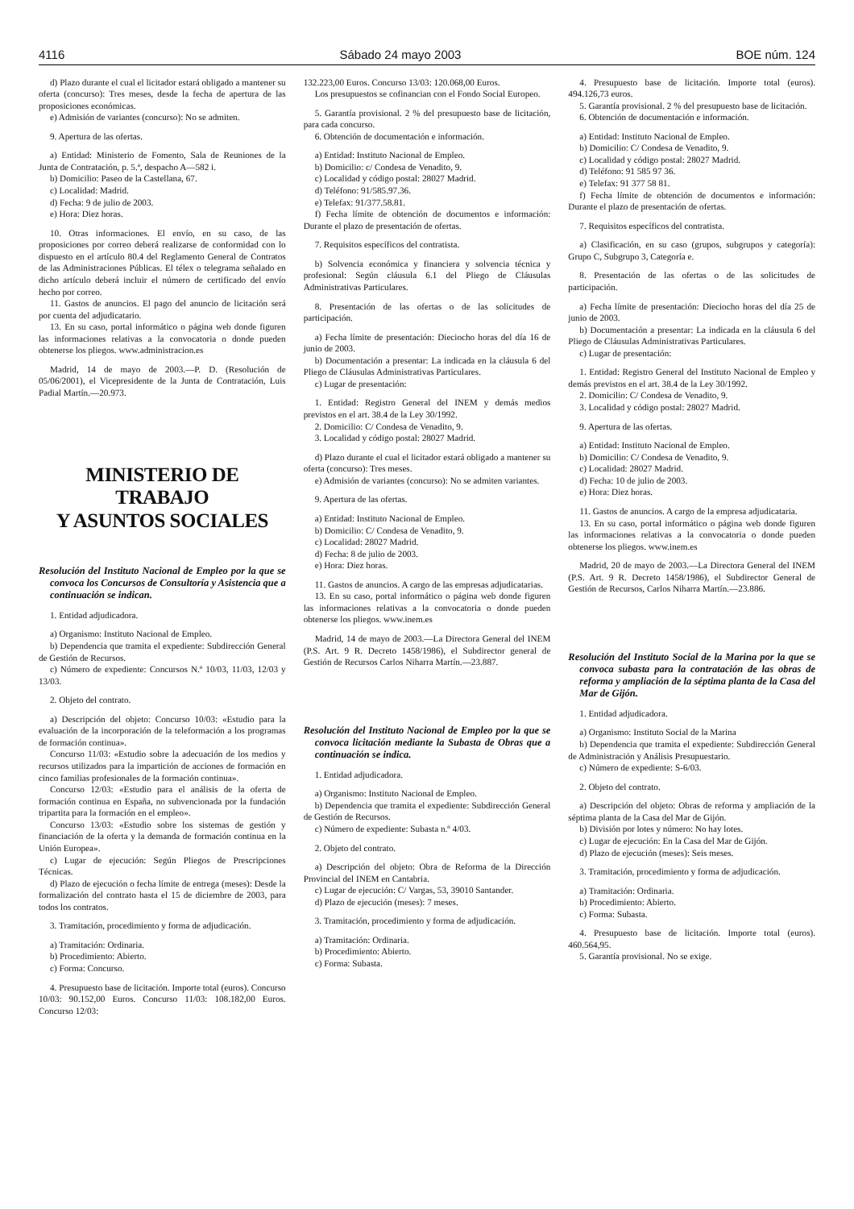4116 Sábado 24 mayo 2003 BOE núm. 124
d) Plazo durante el cual el licitador estará obligado a mantener su oferta (concurso): Tres meses, desde la fecha de apertura de las proposiciones económicas.
e) Admisión de variantes (concurso): No se admiten.
9. Apertura de las ofertas.
a) Entidad: Ministerio de Fomento, Sala de Reuniones de la Junta de Contratación, p. 5.ª, despacho A—582 i.
b) Domicilio: Paseo de la Castellana, 67.
c) Localidad: Madrid.
d) Fecha: 9 de julio de 2003.
e) Hora: Diez horas.
10. Otras informaciones. El envío, en su caso, de las proposiciones por correo deberá realizarse de conformidad con lo dispuesto en el artículo 80.4 del Reglamento General de Contratos de las Administraciones Públicas. El télex o telegrama señalado en dicho artículo deberá incluir el número de certificado del envío hecho por correo.
11. Gastos de anuncios. El pago del anuncio de licitación será por cuenta del adjudicatario.
13. En su caso, portal informático o página web donde figuren las informaciones relativas a la convocatoria o donde pueden obtenerse los pliegos. www.administracion.es
Madrid, 14 de mayo de 2003.—P. D. (Resolución de 05/06/2001), el Vicepresidente de la Junta de Contratación, Luis Padial Martín.—20.973.
MINISTERIO DE TRABAJO
Y ASUNTOS SOCIALES
Resolución del Instituto Nacional de Empleo por la que se convoca los Concursos de Consultoría y Asistencia que a continuación se indican.
1. Entidad adjudicadora.
a) Organismo: Instituto Nacional de Empleo.
b) Dependencia que tramita el expediente: Subdirección General de Gestión de Recursos.
c) Número de expediente: Concursos N.º 10/03, 11/03, 12/03 y 13/03.
2. Objeto del contrato.
a) Descripción del objeto: Concurso 10/03: «Estudio para la evaluación de la incorporación de la teleformación a los programas de formación continua».
Concurso 11/03: «Estudio sobre la adecuación de los medios y recursos utilizados para la impartición de acciones de formación en cinco familias profesionales de la formación continua».
Concurso 12/03: «Estudio para el análisis de la oferta de formación continua en España, no subvencionada por la fundación tripartita para la formación en el empleo».
Concurso 13/03: «Estudio sobre los sistemas de gestión y financiación de la oferta y la demanda de formación continua en la Unión Europea».
c) Lugar de ejecución: Según Pliegos de Prescripciones Técnicas.
d) Plazo de ejecución o fecha límite de entrega (meses): Desde la formalización del contrato hasta el 15 de diciembre de 2003, para todos los contratos.
3. Tramitación, procedimiento y forma de adjudicación.
a) Tramitación: Ordinaria.
b) Procedimiento: Abierto.
c) Forma: Concurso.
4. Presupuesto base de licitación. Importe total (euros). Concurso 10/03: 90.152,00 Euros. Concurso 11/03: 108.182,00 Euros. Concurso 12/03:
132.223,00 Euros. Concurso 13/03: 120.068,00 Euros.
Los presupuestos se cofinancian con el Fondo Social Europeo.
5. Garantía provisional. 2 % del presupuesto base de licitación, para cada concurso.
6. Obtención de documentación e información.
a) Entidad: Instituto Nacional de Empleo.
b) Domicilio: c/ Condesa de Venadito, 9.
c) Localidad y código postal: 28027 Madrid.
d) Teléfono: 91/585.97.36.
e) Telefax: 91/377.58.81.
f) Fecha límite de obtención de documentos e información: Durante el plazo de presentación de ofertas.
7. Requisitos específicos del contratista.
b) Solvencia económica y financiera y solvencia técnica y profesional: Según cláusula 6.1 del Pliego de Cláusulas Administrativas Particulares.
8. Presentación de las ofertas o de las solicitudes de participación.
a) Fecha límite de presentación: Dieciocho horas del día 16 de junio de 2003.
b) Documentación a presentar: La indicada en la cláusula 6 del Pliego de Cláusulas Administrativas Particulares.
c) Lugar de presentación:
1. Entidad: Registro General del INEM y demás medios previstos en el art. 38.4 de la Ley 30/1992.
2. Domicilio: C/ Condesa de Venadito, 9.
3. Localidad y código postal: 28027 Madrid.
d) Plazo durante el cual el licitador estará obligado a mantener su oferta (concurso): Tres meses.
e) Admisión de variantes (concurso): No se admiten variantes.
9. Apertura de las ofertas.
a) Entidad: Instituto Nacional de Empleo.
b) Domicilio: C/ Condesa de Venadito, 9.
c) Localidad: 28027 Madrid.
d) Fecha: 8 de julio de 2003.
e) Hora: Diez horas.
11. Gastos de anuncios. A cargo de las empresas adjudicatarias.
13. En su caso, portal informático o página web donde figuren las informaciones relativas a la convocatoria o donde pueden obtenerse los pliegos. www.inem.es
Madrid, 14 de mayo de 2003.—La Directora General del INEM (P.S. Art. 9 R. Decreto 1458/1986), el Subdirector general de Gestión de Recursos Carlos Niharra Martín.—23.887.
Resolución del Instituto Nacional de Empleo por la que se convoca licitación mediante la Subasta de Obras que a continuación se indica.
1. Entidad adjudicadora.
a) Organismo: Instituto Nacional de Empleo.
b) Dependencia que tramita el expediente: Subdirección General de Gestión de Recursos.
c) Número de expediente: Subasta n.º 4/03.
2. Objeto del contrato.
a) Descripción del objeto: Obra de Reforma de la Dirección Provincial del INEM en Cantabria.
c) Lugar de ejecución: C/ Vargas, 53, 39010 Santander.
d) Plazo de ejecución (meses): 7 meses.
3. Tramitación, procedimiento y forma de adjudicación.
a) Tramitación: Ordinaria.
b) Procedimiento: Abierto.
c) Forma: Subasta.
4. Presupuesto base de licitación. Importe total (euros). 494.126,73 euros.
5. Garantía provisional. 2 % del presupuesto base de licitación.
6. Obtención de documentación e información.
a) Entidad: Instituto Nacional de Empleo.
b) Domicilio: C/ Condesa de Venadito, 9.
c) Localidad y código postal: 28027 Madrid.
d) Teléfono: 91 585 97 36.
e) Telefax: 91 377 58 81.
f) Fecha límite de obtención de documentos e información: Durante el plazo de presentación de ofertas.
7. Requisitos específicos del contratista.
a) Clasificación, en su caso (grupos, subgrupos y categoría): Grupo C, Subgrupo 3, Categoría e.
8. Presentación de las ofertas o de las solicitudes de participación.
a) Fecha límite de presentación: Dieciocho horas del día 25 de junio de 2003.
b) Documentación a presentar: La indicada en la cláusula 6 del Pliego de Cláusulas Administrativas Particulares.
c) Lugar de presentación:
1. Entidad: Registro General del Instituto Nacional de Empleo y demás previstos en el art. 38.4 de la Ley 30/1992.
2. Domicilio: C/ Condesa de Venadito, 9.
3. Localidad y código postal: 28027 Madrid.
9. Apertura de las ofertas.
a) Entidad: Instituto Nacional de Empleo.
b) Domicilio: C/ Condesa de Venadito, 9.
c) Localidad: 28027 Madrid.
d) Fecha: 10 de julio de 2003.
e) Hora: Diez horas.
11. Gastos de anuncios. A cargo de la empresa adjudicataria.
13. En su caso, portal informático o página web donde figuren las informaciones relativas a la convocatoria o donde pueden obtenerse los pliegos. www.inem.es
Madrid, 20 de mayo de 2003.—La Directora General del INEM (P.S. Art. 9 R. Decreto 1458/1986), el Subdirector General de Gestión de Recursos, Carlos Niharra Martín.—23.886.
Resolución del Instituto Social de la Marina por la que se convoca subasta para la contratación de las obras de reforma y ampliación de la séptima planta de la Casa del Mar de Gijón.
1. Entidad adjudicadora.
a) Organismo: Instituto Social de la Marina
b) Dependencia que tramita el expediente: Subdirección General de Administración y Análisis Presupuestario.
c) Número de expediente: S-6/03.
2. Objeto del contrato.
a) Descripción del objeto: Obras de reforma y ampliación de la séptima planta de la Casa del Mar de Gijón.
b) División por lotes y número: No hay lotes.
c) Lugar de ejecución: En la Casa del Mar de Gijón.
d) Plazo de ejecución (meses): Seis meses.
3. Tramitación, procedimiento y forma de adjudicación.
a) Tramitación: Ordinaria.
b) Procedimiento: Abierto.
c) Forma: Subasta.
4. Presupuesto base de licitación. Importe total (euros). 460.564,95.
5. Garantía provisional. No se exige.